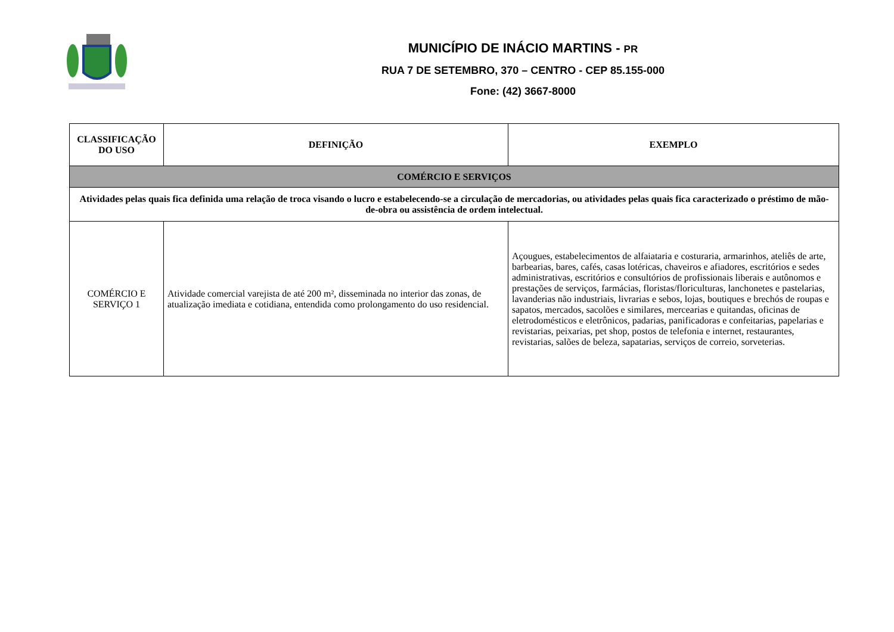MUNICÍPIO DE INÁCIO MARTINS - PR
RUA 7 DE SETEMBRO, 370 – CENTRO - CEP 85.155-000
Fone: (42) 3667-8000
| CLASSIFICAÇÃO DO USO | DEFINIÇÃO | EXEMPLO |
| --- | --- | --- |
| COMÉRCIO E SERVIÇOS | | |
| Atividades pelas quais fica definida uma relação de troca visando o lucro e estabelecendo-se a circulação de mercadorias, ou atividades pelas quais fica caracterizado o préstimo de mão-de-obra ou assistência de ordem intelectual. | | |
| COMÉRCIO E SERVIÇO 1 | Atividade comercial varejista de até 200 m², disseminada no interior das zonas, de atualização imediata e cotidiana, entendida como prolongamento do uso residencial. | Açougues, estabelecimentos de alfaiataria e costuraria, armarinhos, ateliês de arte, barbearias, bares, cafés, casas lotéricas, chaveiros e afiadores, escritórios e sedes administrativas, escritórios e consultórios de profissionais liberais e autônomos e prestações de serviços, farmácias, floristas/floriculturas, lanchonetes e pastelarias, lavanderias não industriais, livrarias e sebos, lojas, boutiques e brechós de roupas e sapatos, mercados, sacolões e similares, mercearias e quitandas, oficinas de eletrodomésticos e eletrônicos, padarias, panificadoras e confeitarias, papelarias e revistarias, peixarias, pet shop, postos de telefonia e internet, restaurantes, revistarias, salões de beleza, sapatarias, serviços de correio, sorveterias. |